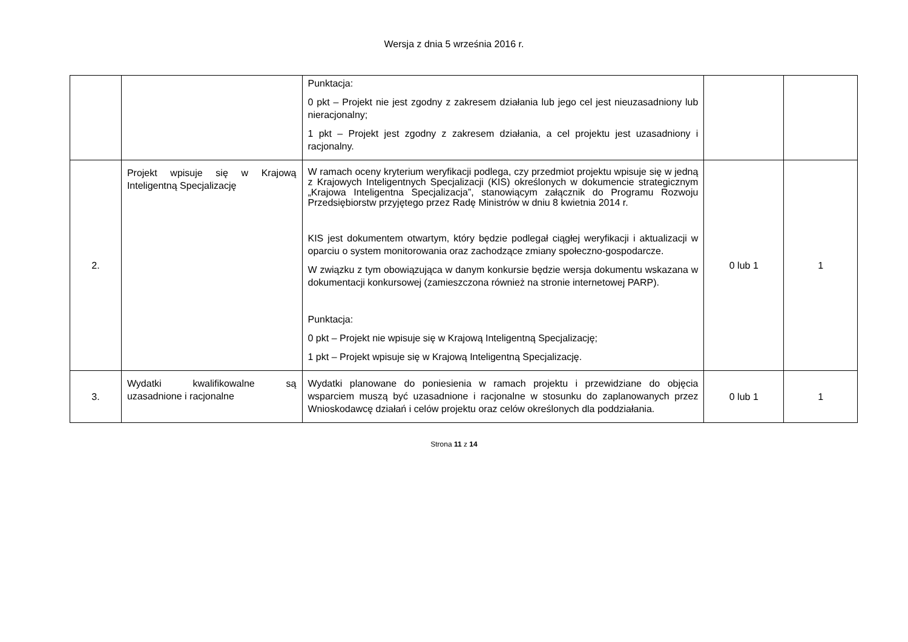Wersja z dnia 5 września 2016 r.
| | | Punktacja: 0 pkt – Projekt nie jest zgodny z zakresem działania lub jego cel jest nieuzasadniony lub nieracjonalny; 1 pkt – Projekt jest zgodny z zakresem działania, a cel projektu jest uzasadniony i racjonalny. | | |
| 2. | Projekt wpisuje się w Krajową Inteligentną Specjalizację | W ramach oceny kryterium weryfikacji podlega, czy przedmiot projektu wpisuje się w jedną z Krajowych Inteligentnych Specjalizacji (KIS) określonych w dokumencie strategicznym „Krajowa Inteligentna Specjalizacja”, stanowiącym załącznik do Programu Rozwoju Przedsiębiorstw przyjętego przez Radę Ministrów w dniu 8 kwietnia 2014 r. KIS jest dokumentem otwartym, który będzie podlegał ciągłej weryfikacji i aktualizacji w oparciu o system monitorowania oraz zachodzące zmiany społeczno-gospodarcze. W związku z tym obowiązująca w danym konkursie będzie wersja dokumentu wskazana w dokumentacji konkursowej (zamieszczona również na stronie internetowej PARP). Punktacja: 0 pkt – Projekt nie wpisuje się w Krajową Inteligentną Specjalizację; 1 pkt – Projekt wpisuje się w Krajową Inteligentną Specjalizację. | 0 lub 1 | 1 |
| 3. | Wydatki kwalifikowalne są uzasadnione i racjonalne | Wydatki planowane do poniesienia w ramach projektu i przewidziane do objęcia wsparciem muszą być uzasadnione i racjonalne w stosunku do zaplanowanych przez Wnioskodawcę działań i celów projektu oraz celów określonych dla poddziałania. | 0 lub 1 | 1 |
Strona 11 z 14